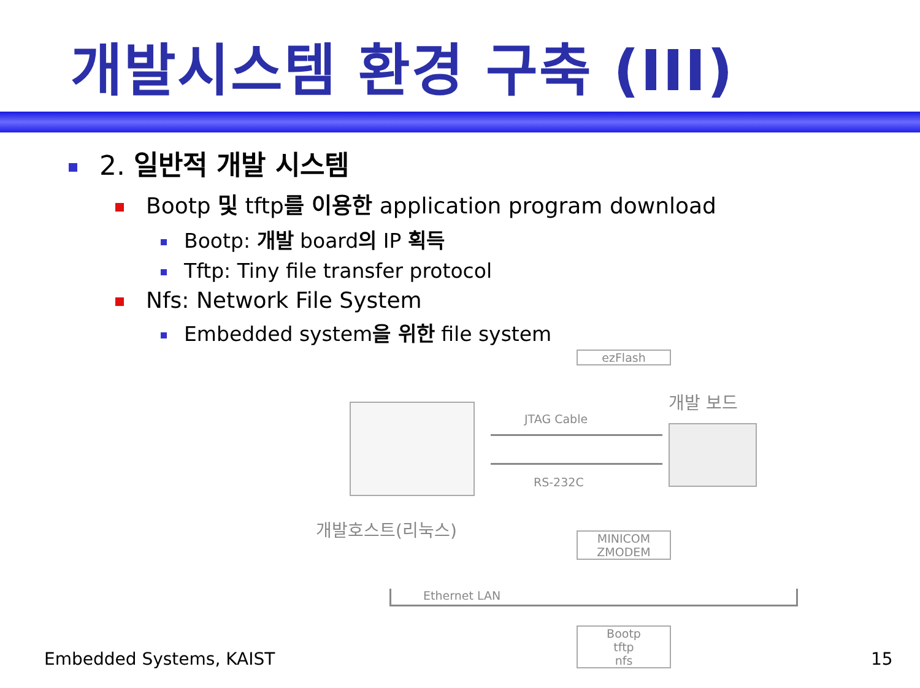개발시스템 환경 구축 (III)
2. 일반적 개발 시스템
Bootp 및 tftp를 이용한 application program download
Bootp: 개발 board의 IP 획득
Tftp: Tiny file transfer protocol
Nfs: Network File System
Embedded system을 위한 file system
ezFlash
개발 보드
JTAG Cable
RS-232C
개발호스트(리눅스)
MINICOM
ZMODEM
Ethernet LAN
Bootp
tftp
nfs
Embedded Systems, KAIST 15